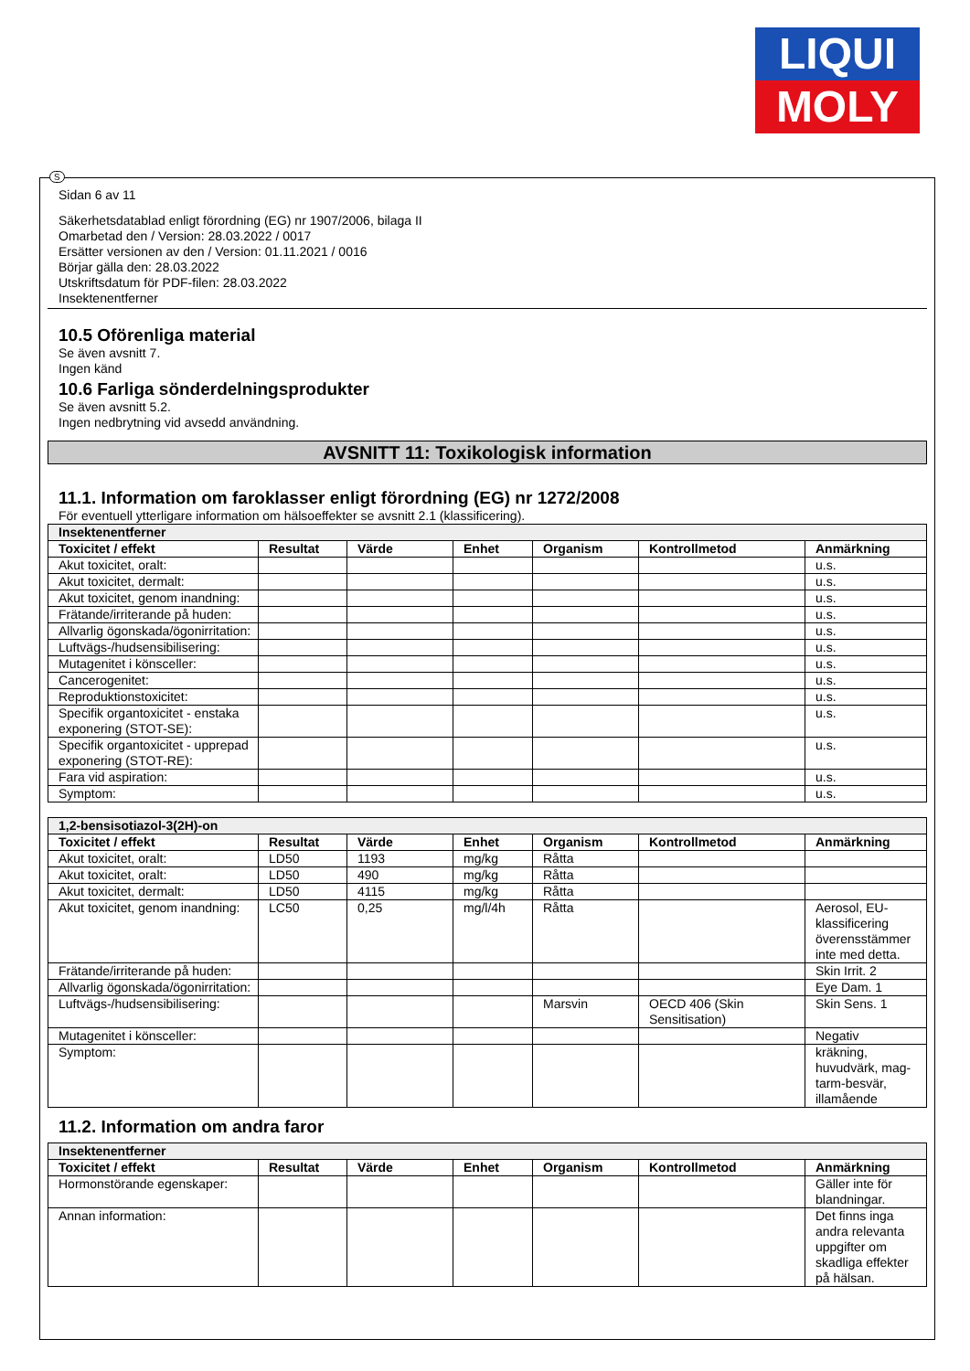LIQUI
MOLY
S
Sidan 6 av 11
Säkerhetsdatablad enligt förordning (EG) nr 1907/2006, bilaga II
Omarbetad den / Version: 28.03.2022 / 0017
Ersätter versionen av den / Version: 01.11.2021 / 0016
Börjar gälla den: 28.03.2022
Utskriftsdatum för PDF-filen: 28.03.2022
Insektenentferner
10.5 Oförenliga material
Se även avsnitt 7.
Ingen känd
10.6 Farliga sönderdelningsprodukter
Se även avsnitt 5.2.
Ingen nedbrytning vid avsedd användning.
AVSNITT 11: Toxikologisk information
11.1. Information om faroklasser enligt förordning (EG) nr 1272/2008
För eventuell ytterligare information om hälsoeffekter se avsnitt 2.1 (klassificering).
| Insektenentferner | | | | | | |
| --- | --- | --- | --- | --- | --- | --- |
| Toxicitet / effekt | Resultat | Värde | Enhet | Organism | Kontrollmetod | Anmärkning |
| Akut toxicitet, oralt: | | | | | | u.s. |
| Akut toxicitet, dermalt: | | | | | | u.s. |
| Akut toxicitet, genom inandning: | | | | | | u.s. |
| Frätande/irriterande på huden: | | | | | | u.s. |
| Allvarlig ögonskada/ögonirritation: | | | | | | u.s. |
| Luftvägs-/hudsensibilisering: | | | | | | u.s. |
| Mutagenitet i könsceller: | | | | | | u.s. |
| Cancerogenitet: | | | | | | u.s. |
| Reproduktionstoxicitet: | | | | | | u.s. |
| Specifik organtoxicitet - enstaka exponering (STOT-SE): | | | | | | u.s. |
| Specifik organtoxicitet - upprepad exponering (STOT-RE): | | | | | | u.s. |
| Fara vid aspiration: | | | | | | u.s. |
| Symptom: | | | | | | u.s. |
| 1,2-bensisotiazol-3(2H)-on | | | | | | |
| --- | --- | --- | --- | --- | --- | --- |
| Toxicitet / effekt | Resultat | Värde | Enhet | Organism | Kontrollmetod | Anmärkning |
| Akut toxicitet, oralt: | LD50 | 1193 | mg/kg | Råtta | | |
| Akut toxicitet, oralt: | LD50 | 490 | mg/kg | Råtta | | |
| Akut toxicitet, dermalt: | LD50 | 4115 | mg/kg | Råtta | | |
| Akut toxicitet, genom inandning: | LC50 | 0,25 | mg/l/4h | Råtta | | Aerosol, EU-klassificering överensstämmer inte med detta. |
| Frätande/irriterande på huden: | | | | | | Skin Irrit. 2 |
| Allvarlig ögonskada/ögonirritation: | | | | | | Eye Dam. 1 |
| Luftvägs-/hudsensibilisering: | | | | Marsvin | OECD 406 (Skin Sensitisation) | Skin Sens. 1 |
| Mutagenitet i könsceller: | | | | | | Negativ |
| Symptom: | | | | | | kräkning, huvudvärk, mag-tarm-besvär, illamående |
11.2. Information om andra faror
| Insektenentferner | | | | | | |
| --- | --- | --- | --- | --- | --- | --- |
| Toxicitet / effekt | Resultat | Värde | Enhet | Organism | Kontrollmetod | Anmärkning |
| Hormonstörande egenskaper: | | | | | | Gäller inte för blandningar. |
| Annan information: | | | | | | Det finns inga andra relevanta uppgifter om skadliga effekter på hälsan. |